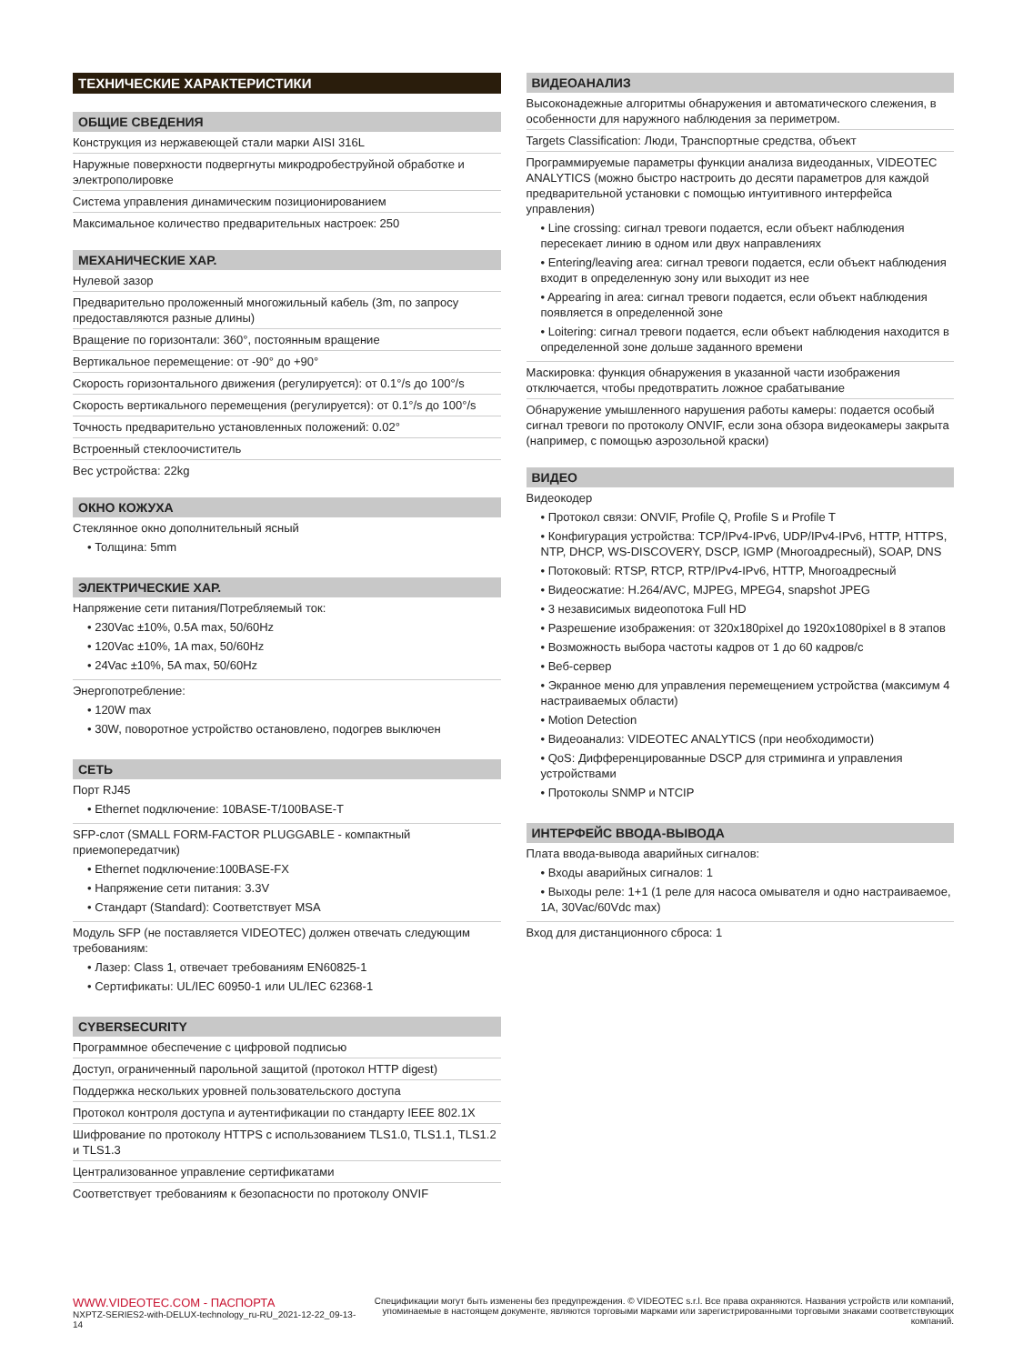ТЕХНИЧЕСКИЕ ХАРАКТЕРИСТИКИ
ОБЩИЕ СВЕДЕНИЯ
Конструкция из нержавеющей стали марки AISI 316L
Наружные поверхности подвергнуты микродробеструйной обработке и электрополировке
Система управления динамическим позиционированием
Максимальное количество предварительных настроек: 250
МЕХАНИЧЕСКИЕ ХАР.
Нулевой зазор
Предварительно проложенный многожильный кабель (3m, по запросу предоставляются разные длины)
Вращение по горизонтали: 360°, постоянным вращение
Вертикальное перемещение: от -90° до +90°
Скорость горизонтального движения (регулируется): от 0.1°/s до 100°/s
Скорость вертикального перемещения (регулируется): от 0.1°/s до 100°/s
Точность предварительно установленных положений: 0.02°
Встроенный стеклоочиститель
Вес устройства: 22kg
ОКНО КОЖУХА
Стеклянное окно дополнительный ясный
• Толщина: 5mm
ЭЛЕКТРИЧЕСКИЕ ХАР.
Напряжение сети питания/Потребляемый ток:
• 230Vac ±10%, 0.5A max, 50/60Hz
• 120Vac ±10%, 1A max, 50/60Hz
• 24Vac ±10%, 5A max, 50/60Hz
Энергопотребление:
• 120W max
• 30W, поворотное устройство остановлено, подогрев выключен
СЕТЬ
Порт RJ45
• Ethernet подключение: 10BASE-T/100BASE-T
SFP-слот (SMALL FORM-FACTOR PLUGGABLE - компактный приемопередатчик)
• Ethernet подключение:100BASE-FX
• Напряжение сети питания: 3.3V
• Стандарт (Standard): Соответствует MSA
Модуль SFP (не поставляется VIDEOTEC) должен отвечать следующим требованиям:
• Лазер: Class 1, отвечает требованиям EN60825-1
• Сертификаты: UL/IEC 60950-1 или UL/IEC 62368-1
CYBERSECURITY
Программное обеспечение с цифровой подписью
Доступ, ограниченный парольной защитой (протокол HTTP digest)
Поддержка нескольких уровней пользовательского доступа
Протокол контроля доступа и аутентификации по стандарту IEEE 802.1X
Шифрование по протоколу HTTPS с использованием TLS1.0, TLS1.1, TLS1.2 и TLS1.3
Централизованное управление сертификатами
Соответствует требованиям к безопасности по протоколу ONVIF
ВИДЕОАНАЛИЗ
Высоконадежные алгоритмы обнаружения и автоматического слежения, в особенности для наружного наблюдения за периметром.
Targets Classification: Люди, Транспортные средства, объект
Программируемые параметры функции анализа видеоданных, VIDEOTEC ANALYTICS (можно быстро настроить до десяти параметров для каждой предварительной установки с помощью интуитивного интерфейса управления)
• Line crossing: сигнал тревоги подается, если объект наблюдения пересекает линию в одном или двух направлениях
• Entering/leaving area: сигнал тревоги подается, если объект наблюдения входит в определенную зону или выходит из нее
• Appearing in area: сигнал тревоги подается, если объект наблюдения появляется в определенной зоне
• Loitering: сигнал тревоги подается, если объект наблюдения находится в определенной зоне дольше заданного времени
Маскировка: функция обнаружения в указанной части изображения отключается, чтобы предотвратить ложное срабатывание
Обнаружение умышленного нарушения работы камеры: подается особый сигнал тревоги по протоколу ONVIF, если зона обзора видеокамеры закрыта (например, с помощью аэрозольной краски)
ВИДЕО
Видеокодер
• Протокол связи: ONVIF, Profile Q, Profile S и Profile T
• Конфигурация устройства: TCP/IPv4-IPv6, UDP/IPv4-IPv6, HTTP, HTTPS, NTP, DHCP, WS-DISCOVERY, DSCP, IGMP (Многоадресный), SOAP, DNS
• Потоковый: RTSP, RTCP, RTP/IPv4-IPv6, HTTP, Многоадресный
• Видеосжатие: H.264/AVC, MJPEG, MPEG4, snapshot JPEG
• 3 независимых видеопотока Full HD
• Разрешение изображения: от 320x180pixel до 1920x1080pixel в 8 этапов
• Возможность выбора частоты кадров от 1 до 60 кадров/с
• Веб-сервер
• Экранное меню для управления перемещением устройства (максимум 4 настраиваемых области)
• Motion Detection
• Видеоанализ: VIDEOTEC ANALYTICS (при необходимости)
• QoS: Дифференцированные DSCP для стриминга и управления устройствами
• Протоколы SNMP и NTCIP
ИНТЕРФЕЙС ВВОДА-ВЫВОДА
Плата ввода-вывода аварийных сигналов:
• Входы аварийных сигналов: 1
• Выходы реле: 1+1 (1 реле для насоса омывателя и одно настраиваемое, 1A, 30Vac/60Vdc max)
Вход для дистанционного сброса: 1
WWW.VIDEOTEC.COM - ПАСПОРТА
NXPTZ-SERIES2-with-DELUX-technology_ru-RU_2021-12-22_09-13-14
Спецификации могут быть изменены без предупреждения. © VIDEOTEC s.r.l. Все права охраняются. Названия устройств или компаний,
упоминаемые в настоящем документе, являются торговыми марками или зарегистрированными торговыми знаками соответствующих компаний.